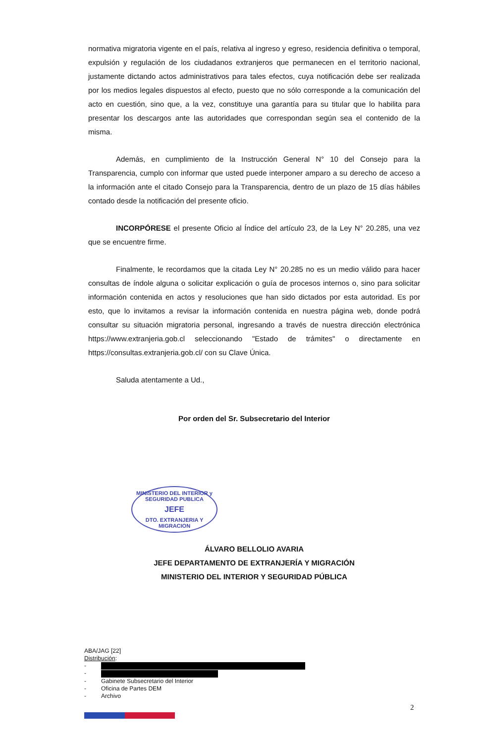normativa migratoria vigente en el país, relativa al ingreso y egreso, residencia definitiva o temporal, expulsión y regulación de los ciudadanos extranjeros que permanecen en el territorio nacional, justamente dictando actos administrativos para tales efectos, cuya notificación debe ser realizada por los medios legales dispuestos al efecto, puesto que no sólo corresponde a la comunicación del acto en cuestión, sino que, a la vez, constituye una garantía para su titular que lo habilita para presentar los descargos ante las autoridades que correspondan según sea el contenido de la misma.
Además, en cumplimiento de la Instrucción General N° 10 del Consejo para la Transparencia, cumplo con informar que usted puede interponer amparo a su derecho de acceso a la información ante el citado Consejo para la Transparencia, dentro de un plazo de 15 días hábiles contado desde la notificación del presente oficio.
INCORPÓRESE el presente Oficio al Índice del artículo 23, de la Ley N° 20.285, una vez que se encuentre firme.
Finalmente, le recordamos que la citada Ley N° 20.285 no es un medio válido para hacer consultas de índole alguna o solicitar explicación o guía de procesos internos o, sino para solicitar información contenida en actos y resoluciones que han sido dictados por esta autoridad. Es por esto, que lo invitamos a revisar la información contenida en nuestra página web, donde podrá consultar su situación migratoria personal, ingresando a través de nuestra dirección electrónica https://www.extranjeria.gob.cl seleccionando "Estado de trámites" o directamente en https://consultas.extranjeria.gob.cl/ con su Clave Única.
Saluda atentamente a Ud.,
Por orden del Sr. Subsecretario del Interior
ÁLVARO BELLOLIO AVARIA
JEFE DEPARTAMENTO DE EXTRANJERÍA Y MIGRACIÓN
MINISTERIO DEL INTERIOR Y SEGURIDAD PÚBLICA
MINISTERIO DEL INTERIOR y SEGURIDAD PUBLICA
JEFE
DTO. EXTRANJERIA Y MIGRACION
ABA/JAG [22]
Distribución:
-
-
- Gabinete Subsecretario del Interior
- Oficina de Partes DEM
- Archivo
2